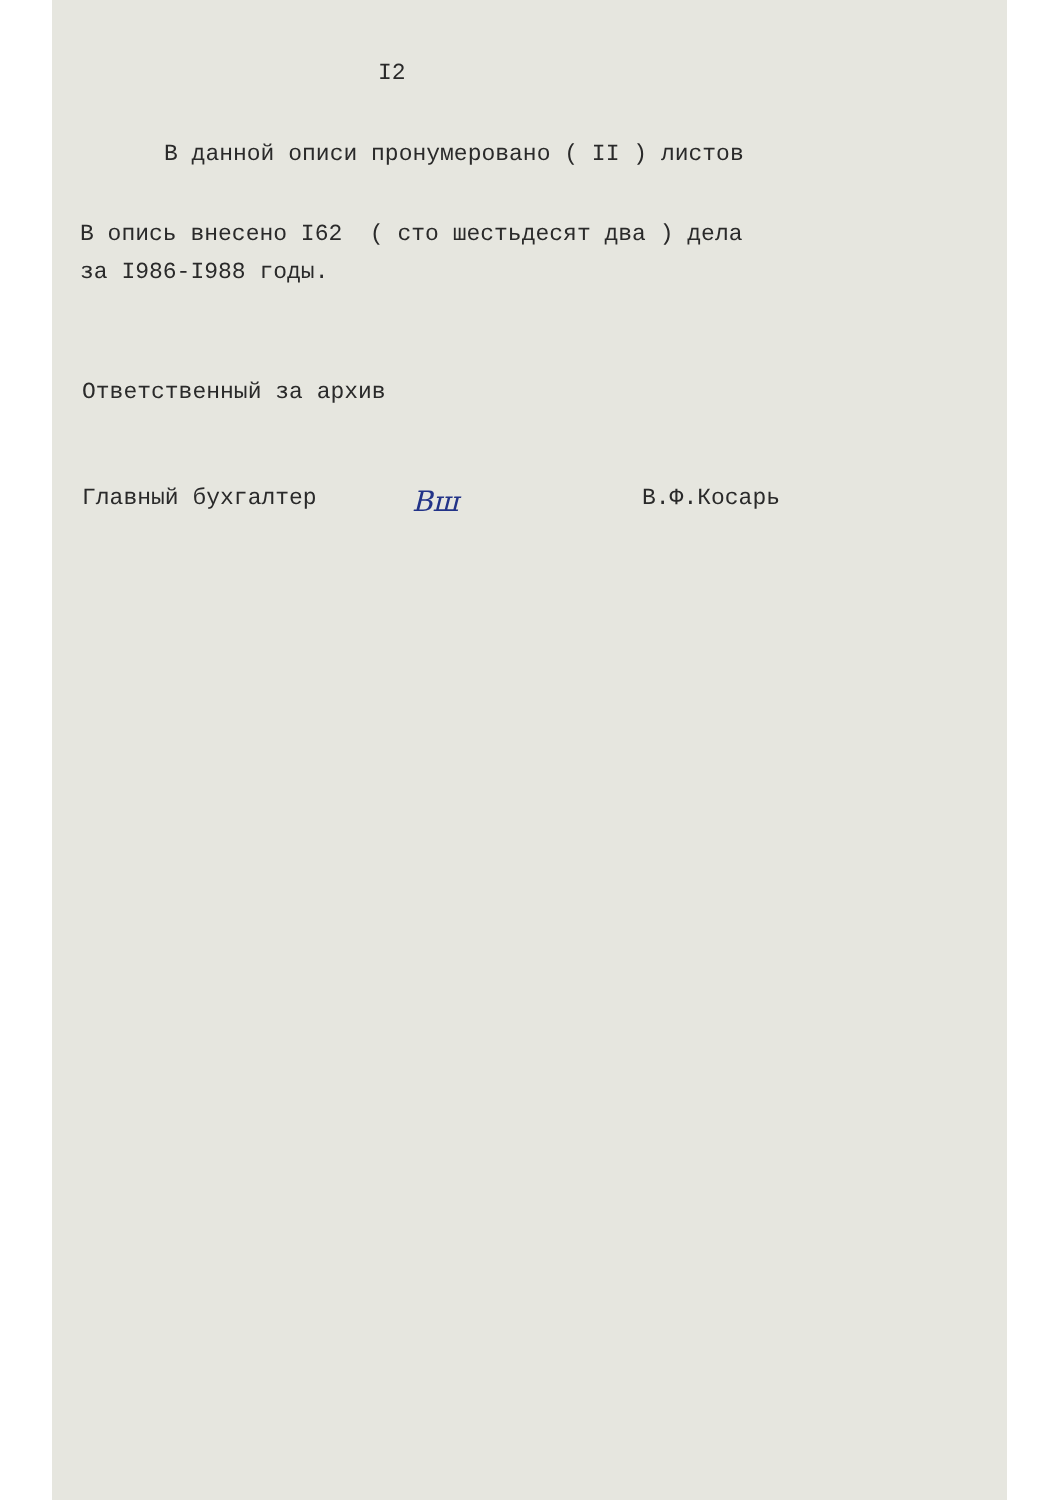I2
В данной описи пронумеровано ( II ) листов
В опись внесено I62 ( сто шестьдесят два ) дела
за I986-I988 годы.
Ответственный за архив
Главный бухгалтер Вш В.Ф.Косарь